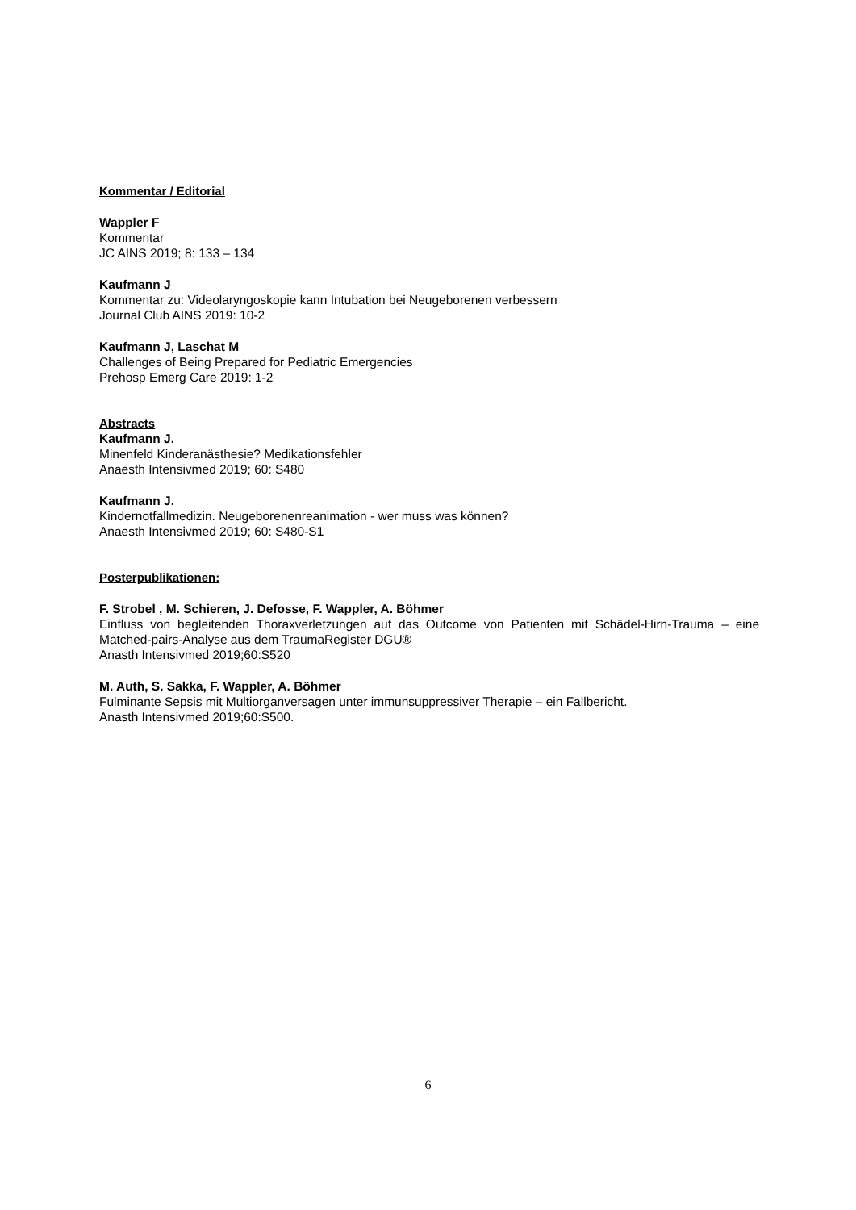Kommentar / Editorial
Wappler F
Kommentar
JC AINS 2019; 8: 133 – 134
Kaufmann J
Kommentar zu: Videolaryngoskopie kann Intubation bei Neugeborenen verbessern
Journal Club AINS 2019: 10-2
Kaufmann J, Laschat M
Challenges of Being Prepared for Pediatric Emergencies
Prehosp Emerg Care 2019: 1-2
Abstracts
Kaufmann J.
Minenfeld Kinderanästhesie? Medikationsfehler
Anaesth Intensivmed 2019; 60: S480
Kaufmann J.
Kindernotfallmedizin. Neugeborenenreanimation - wer muss was können?
Anaesth Intensivmed 2019; 60: S480-S1
Posterpublikationen:
F. Strobel , M. Schieren, J. Defosse, F. Wappler, A. Böhmer
Einfluss von begleitenden Thoraxverletzungen auf das Outcome von Patienten mit Schädel-Hirn-Trauma – eine Matched-pairs-Analyse aus dem TraumaRegister DGU®
Anasth Intensivmed 2019;60:S520
M. Auth, S. Sakka, F. Wappler, A. Böhmer
Fulminante Sepsis mit Multiorganversagen unter immunsuppressiver Therapie – ein Fallbericht.
Anasth Intensivmed 2019;60:S500.
6